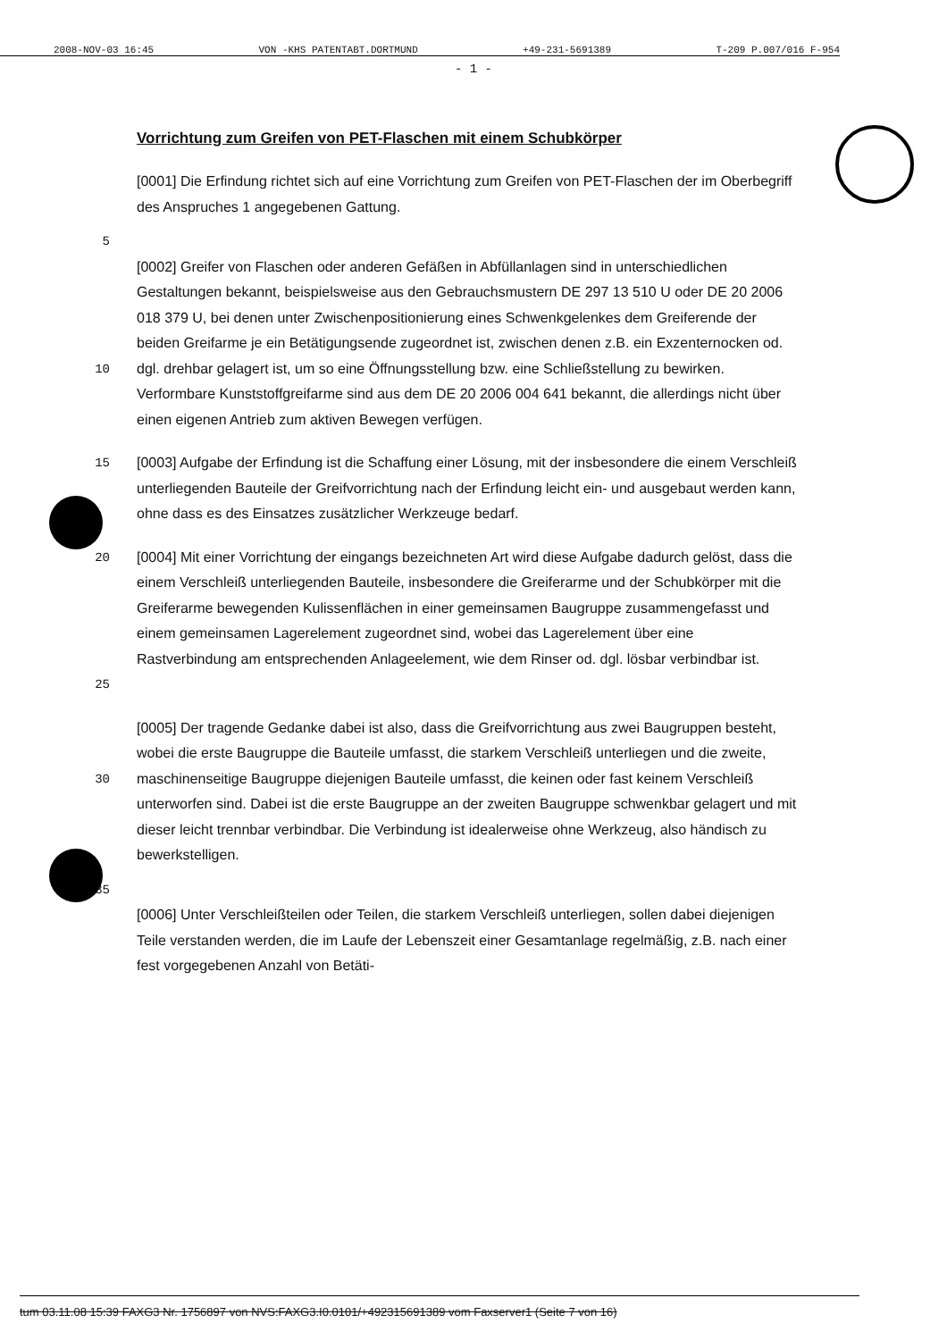2008-NOV-03 16:45 VON -KHS PATENTABT.DORTMUND +49-231-5691389 T-209 P.007/016 F-954
- 1 -
Vorrichtung zum Greifen von PET-Flaschen mit einem Schubkörper
[0001] Die Erfindung richtet sich auf eine Vorrichtung zum Greifen von PET-Flaschen der im Oberbegriff des Anspruches 1 angegebenen Gattung.
5
10 [0002] Greifer von Flaschen oder anderen Gefäßen in Abfüllanlagen sind in unterschiedlichen Gestaltungen bekannt, beispielsweise aus den Gebrauchsmustern DE 297 13 510 U oder DE 20 2006 018 379 U, bei denen unter Zwischenpositionierung eines Schwenkgelenkes dem Greiferende der beiden Greifarme je ein Betätigungsende zugeordnet ist, zwischen denen z.B. ein Exzenternocken od. dgl. drehbar gelagert ist, um so eine Öffnungsstellung bzw. eine Schließstellung zu bewirken. Verformbare Kunststoffgreifarme sind aus dem DE 20 2006 004 641 bekannt, die allerdings nicht über einen eigenen Antrieb zum aktiven Bewegen verfügen.
15 [0003] Aufgabe der Erfindung ist die Schaffung einer Lösung, mit der insbesondere die einem Verschleiß unterliegenden Bauteile der Greifvorrichtung nach der Erfindung leicht ein- und ausgebaut werden kann, ohne dass es des Einsatzes zusätzlicher Werkzeuge bedarf.
20
25
[0004] Mit einer Vorrichtung der eingangs bezeichneten Art wird diese Aufgabe dadurch gelöst, dass die einem Verschleiß unterliegenden Bauteile, insbesondere die Greiferarme und der Schubkörper mit die Greiferarme bewegenden Kulissenflächen in einer gemeinsamen Baugruppe zusammengefasst und einem gemeinsamen Lagerelement zugeordnet sind, wobei das Lagerelement über eine Rastverbindung am entsprechenden Anlageelement, wie dem Rinser od. dgl. lösbar verbindbar ist.
30 [0005] Der tragende Gedanke dabei ist also, dass die Greifvorrichtung aus zwei Baugruppen besteht, wobei die erste Baugruppe die Bauteile umfasst, die starkem Verschleiß unterliegen und die zweite, maschinenseitige Baugruppe diejenigen Bauteile umfasst, die keinen oder fast keinem Verschleiß unterworfen sind. Dabei ist die erste Baugruppe an der zweiten Baugruppe schwenkbar gelagert und mit dieser leicht trennbar verbindbar. Die Verbindung ist idealerweise ohne Werkzeug, also händisch zu bewerkstelligen.
35
[0006] Unter Verschleißteilen oder Teilen, die starkem Verschleiß unterliegen, sollen dabei diejenigen Teile verstanden werden, die im Laufe der Lebenszeit einer Gesamtanlage regelmäßig, z.B. nach einer fest vorgegebenen Anzahl von Betäti-
tum 03.11.08 15:39 FAXG3 Nr. 1756897 von NVS:FAXG3.I0.0101/+492315691389 vom Faxserver1 (Seite 7 von 16)